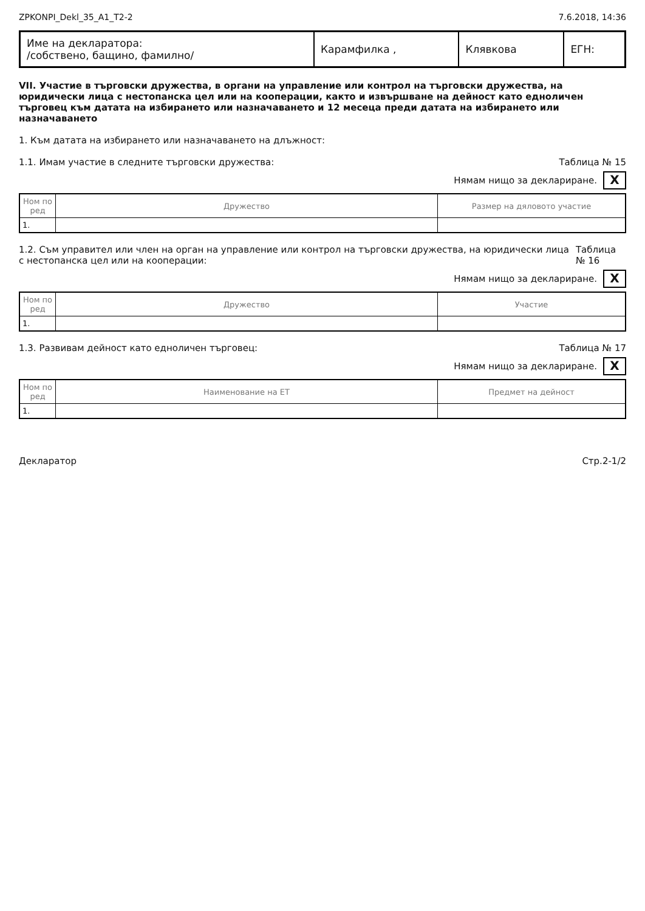ZPKONPI_Dekl_35_A1_T2-2 7.6.2018, 14:36
| Име на декларатора: /собствено, бащино, фамилно/ | Карамфилка , | Клявкова | ЕГН: |
VII. Участие в търговски дружества, в органи на управление или контрол на търговски дружества, на юридически лица с нестопанска цел или на кооперации, както и извършване на дейност като едноличен търговец към датата на избирането или назначаването и 12 месеца преди датата на избирането или назначаването
1. Към датата на избирането или назначаването на длъжност:
1.1. Имам участие в следните търговски дружества: Таблица № 15
Нямам нищо за деклариране. X
| Ном по ред | Дружество | Размер на дяловото участие |
| --- | --- | --- |
| 1. | | |
1.2. Съм управител или член на орган на управление или контрол на търговски дружества, на юридически лица с нестопанска цел или на кооперации: Таблица № 16
Нямам нищо за деклариране. X
| Ном по ред | Дружество | Участие |
| --- | --- | --- |
| 1. | | |
1.3. Развивам дейност като едноличен търговец: Таблица № 17
Нямам нищо за деклариране. X
| Ном по ред | Наименование на ЕТ | Предмет на дейност |
| --- | --- | --- |
| 1. | | |
Декларатор Стр.2-1/2